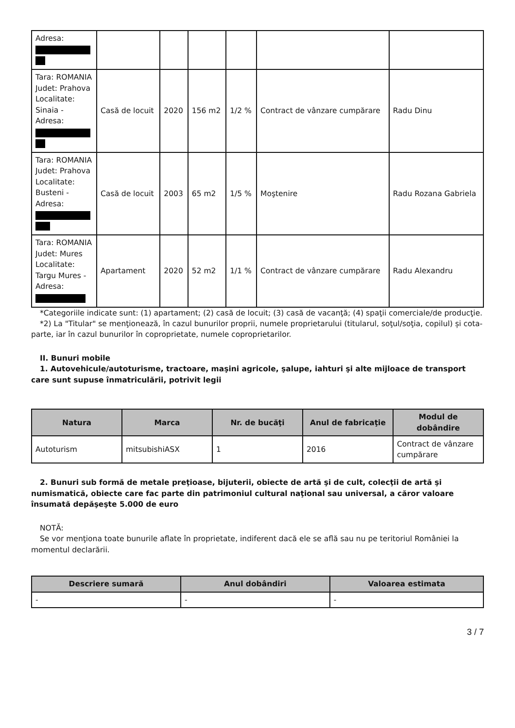| Adresa: | | | | | | |
| Tara: ROMANIA Judet: Prahova Localitate: Sinaia - Adresa: | Casă de locuit | 2020 | 156 m2 | 1/2 % | Contract de vânzare cumpărare | Radu Dinu |
| Tara: ROMANIA Judet: Prahova Localitate: Busteni - Adresa: | Casă de locuit | 2003 | 65 m2 | 1/5 % | Moştenire | Radu Rozana Gabriela |
| Tara: ROMANIA Judet: Mures Localitate: Targu Mures - Adresa: | Apartament | 2020 | 52 m2 | 1/1 % | Contract de vânzare cumpărare | Radu Alexandru |
*Categoriile indicate sunt: (1) apartament; (2) casă de locuit; (3) casă de vacanţă; (4) spaţii comerciale/de producţie.
*2) La "Titular" se menţionează, în cazul bunurilor proprii, numele proprietarului (titularul, soţul/soţia, copilul) și cota-parte, iar în cazul bunurilor în coproprietate, numele coproprietarilor.
II. Bunuri mobile
1. Autovehicule/autoturisme, tractoare, maşini agricole, şalupe, iahturi şi alte mijloace de transport care sunt supuse înmatriculării, potrivit legii
| Natura | Marca | Nr. de bucăţi | Anul de fabricaţie | Modul de dobândire |
| --- | --- | --- | --- | --- |
| Autoturism | mitsubishiASX | 1 | 2016 | Contract de vânzare cumpărare |
2. Bunuri sub formă de metale preţioase, bijuterii, obiecte de artă şi de cult, colecţii de artă şi numismatică, obiecte care fac parte din patrimoniul cultural naţional sau universal, a căror valoare însumată depăşeşte 5.000 de euro
NOTĂ:
Se vor menţiona toate bunurile aflate în proprietate, indiferent dacă ele se află sau nu pe teritoriul României la momentul declarării.
| Descriere sumară | Anul dobândiri | Valoarea estimata |
| --- | --- | --- |
| - | - | - |
3 / 7